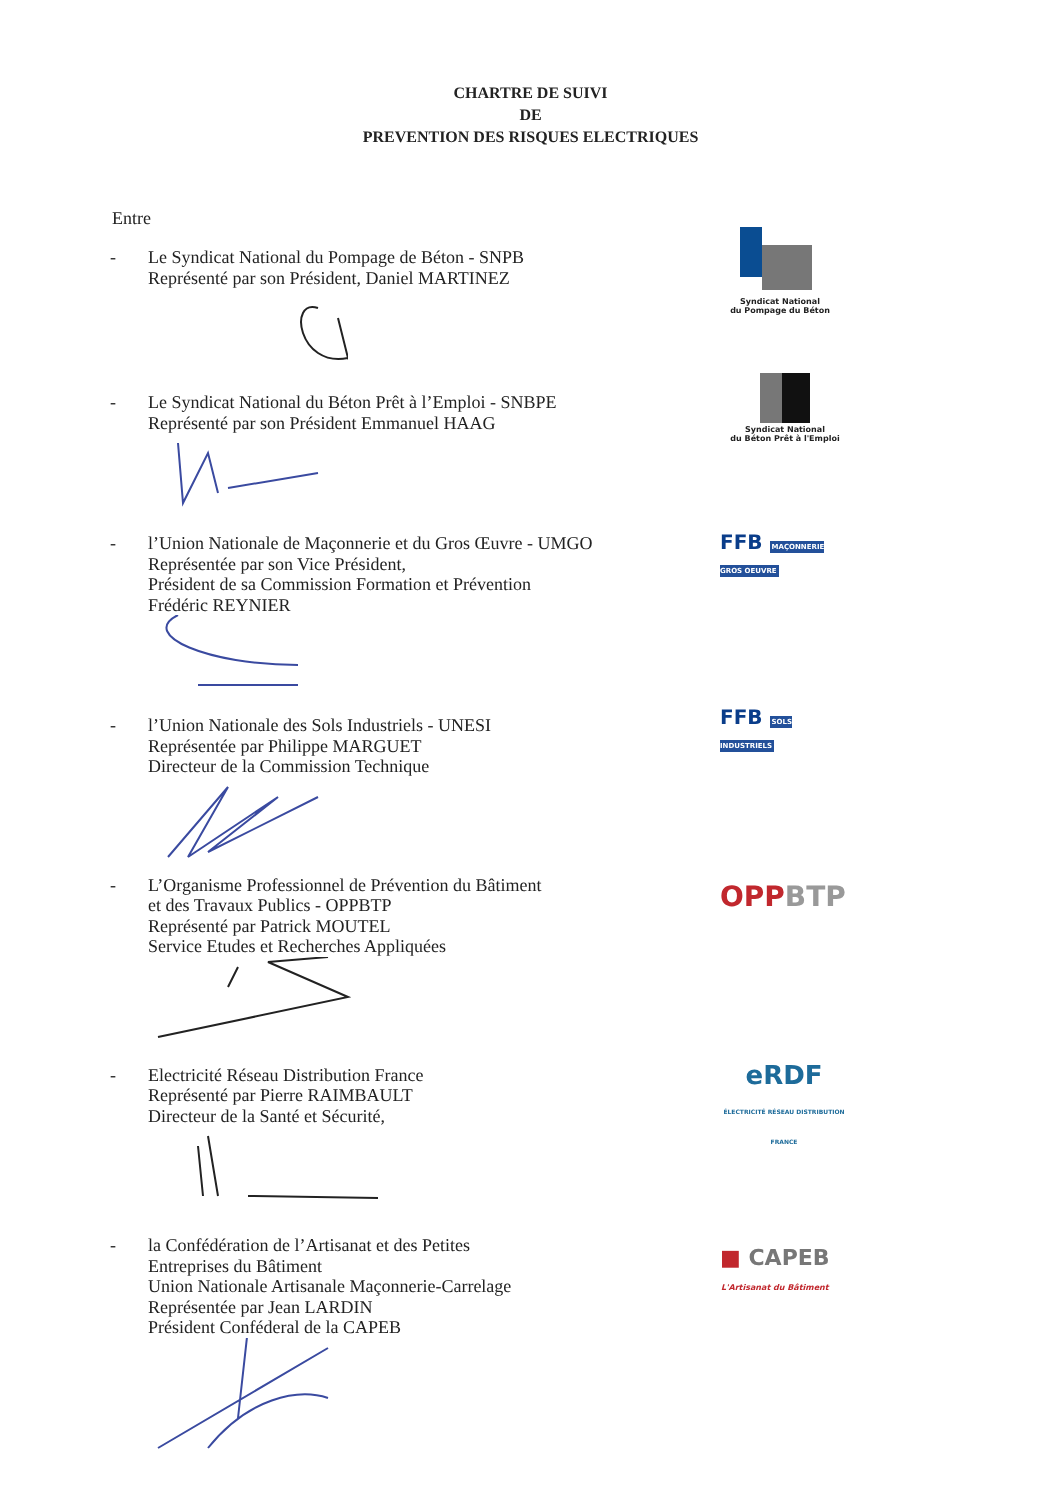CHARTRE DE SUIVI
DE
PREVENTION DES RISQUES ELECTRIQUES
Entre
- Le Syndicat National du Pompage de Béton - SNPB
Représenté par son Président, Daniel MARTINEZ
Syndicat National
du Pompage du Béton
- Le Syndicat National du Béton Prêt à l’Emploi - SNBPE
Représenté par son Président Emmanuel HAAG
Syndicat National
du Béton Prêt à l'Emploi
- l’Union Nationale de Maçonnerie et du Gros Œuvre - UMGO
Représentée par son Vice Président,
Président de sa Commission Formation et Prévention
Frédéric REYNIER
FFB MAÇONNERIE GROS OEUVRE
- l’Union Nationale des Sols Industriels - UNESI
Représentée par Philippe MARGUET
Directeur de la Commission Technique
FFB SOLS INDUSTRIELS
- L’Organisme Professionnel de Prévention du Bâtiment
et des Travaux Publics - OPPBTP
Représenté par Patrick MOUTEL
Service Etudes et Recherches Appliquées
OPPBTP
- Electricité Réseau Distribution France
Représenté par Pierre RAIMBAULT
Directeur de la Santé et Sécurité,
eRDF
ÉLECTRICITÉ RÉSEAU DISTRIBUTION FRANCE
- la Confédération de l’Artisanat et des Petites
Entreprises du Bâtiment
Union Nationale Artisanale Maçonnerie-Carrelage
Représentée par Jean LARDIN
Président Conféderal de la CAPEB
■ CAPEB
L'Artisanat du Bâtiment